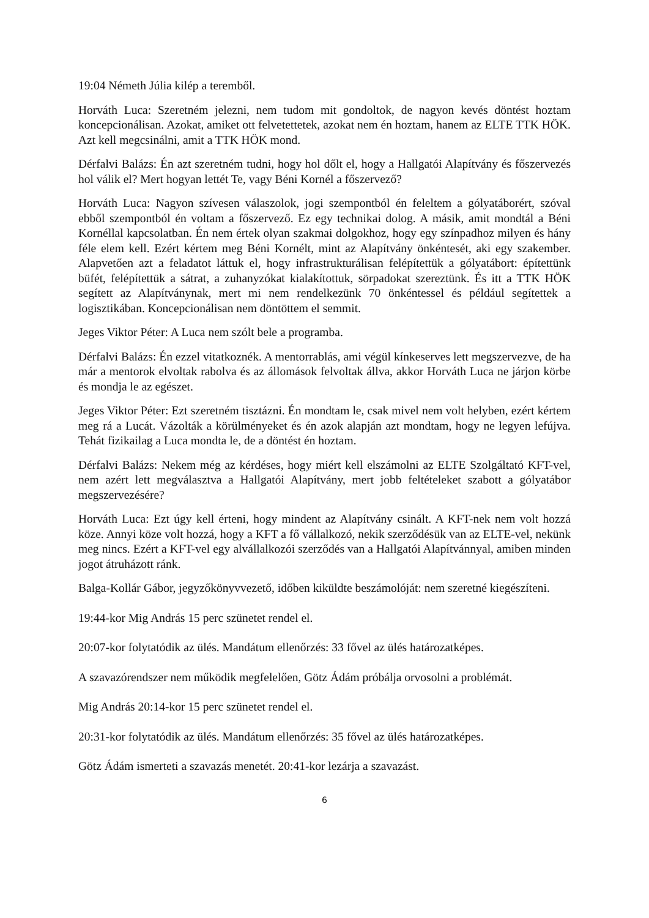19:04 Németh Júlia kilép a teremből.
Horváth Luca: Szeretném jelezni, nem tudom mit gondoltok, de nagyon kevés döntést hoztam koncepcionálisan. Azokat, amiket ott felvetettetek, azokat nem én hoztam, hanem az ELTE TTK HÖK. Azt kell megcsinálni, amit a TTK HÖK mond.
Dérfalvi Balázs: Én azt szeretném tudni, hogy hol dőlt el, hogy a Hallgatói Alapítvány és főszervezés hol válik el? Mert hogyan lettét Te, vagy Béni Kornél a főszervező?
Horváth Luca: Nagyon szívesen válaszolok, jogi szempontból én feleltem a gólyatáborért, szóval ebből szempontból én voltam a főszervező. Ez egy technikai dolog. A másik, amit mondtál a Béni Kornéllal kapcsolatban. Én nem értek olyan szakmai dolgokhoz, hogy egy színpadhoz milyen és hány féle elem kell. Ezért kértem meg Béni Kornélt, mint az Alapítvány önkéntesét, aki egy szakember. Alapvetően azt a feladatot láttuk el, hogy infrastrukturálisan felépítettük a gólyatábort: építettünk büfét, felépítettük a sátrat, a zuhanyzókat kialakítottuk, sörpadokat szereztünk. És itt a TTK HÖK segített az Alapítványnak, mert mi nem rendelkezünk 70 önkéntessel és például segítettek a logisztikában. Koncepcionálisan nem döntöttem el semmit.
Jeges Viktor Péter: A Luca nem szólt bele a programba.
Dérfalvi Balázs: Én ezzel vitatkoznék. A mentorrablás, ami végül kínkeserves lett megszervezve, de ha már a mentorok elvoltak rabolva és az állomások felvoltak állva, akkor Horváth Luca ne járjon körbe és mondja le az egészet.
Jeges Viktor Péter: Ezt szeretném tisztázni. Én mondtam le, csak mivel nem volt helyben, ezért kértem meg rá a Lucát. Vázolták a körülményeket és én azok alapján azt mondtam, hogy ne legyen lefújva. Tehát fizikailag a Luca mondta le, de a döntést én hoztam.
Dérfalvi Balázs: Nekem még az kérdéses, hogy miért kell elszámolni az ELTE Szolgáltató KFT-vel, nem azért lett megválasztva a Hallgatói Alapítvány, mert jobb feltételeket szabott a gólyatábor megszervezésére?
Horváth Luca: Ezt úgy kell érteni, hogy mindent az Alapítvány csinált. A KFT-nek nem volt hozzá köze. Annyi köze volt hozzá, hogy a KFT a fő vállalkozó, nekik szerződésük van az ELTE-vel, nekünk meg nincs. Ezért a KFT-vel egy alvállalkozói szerződés van a Hallgatói Alapítvánnyal, amiben minden jogot átruházott ránk.
Balga-Kollár Gábor, jegyzőkönyvvezető, időben kiküldte beszámolóját: nem szeretné kiegészíteni.
19:44-kor Mig András 15 perc szünetet rendel el.
20:07-kor folytatódik az ülés. Mandátum ellenőrzés: 33 fővel az ülés határozatképes.
A szavazórendszer nem működik megfelelően, Götz Ádám próbálja orvosolni a problémát.
Mig András 20:14-kor 15 perc szünetet rendel el.
20:31-kor folytatódik az ülés. Mandátum ellenőrzés: 35 fővel az ülés határozatképes.
Götz Ádám ismerteti a szavazás menetét. 20:41-kor lezárja a szavazást.
6